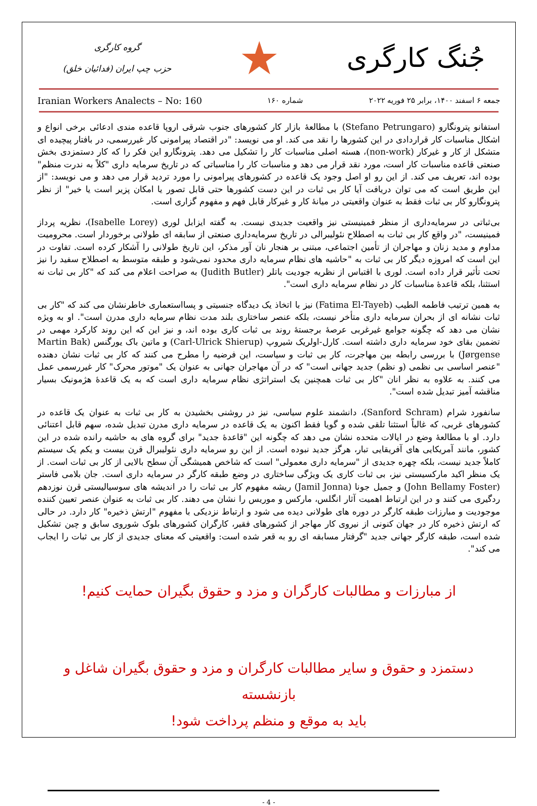جُنگ کارگری
★
گروه کارگری
حزب چپ ایران (فدائیان خلق)
جمعه ۶ اسفند ۱۴۰۰، برابر ۲۵ فوریه ۲۰۲۲ شماره ۱۶۰ Iranian Workers Analects – No: 160
استفانو پترونگارو (Stefano Petrungaro) با مطالعهٔ بازار کار کشورهای جنوب شرقی اروپا قاعده مندی ادعائی برخی انواع و اشکال مناسبات کار قراردادی در این کشورها را نقد می کند. او می نویسد: "در اقتصاد پیرامونی کار غیررسمی، در بافتار پیچیده ای متشکل از کار و غیرکار (non-work)، هسته اصلی مناسبات کار را تشکیل می دهد. پترونگارو این فکر را که کار دستمزدی بخش صنعتی قاعده مناسبات کار است، مورد نقد قرار می دهد و مناسبات کار را مناسباتی که در تاریخ سرمایه داری "کلاً به ندرت منظم" بوده اند، تعریف می کند. از این رو او اصل وجود یک قاعده در کشورهای پیرامونی را مورد تردید قرار می دهد و می نویسد: "از این طریق است که می توان دریافت آیا کار بی ثبات در این دست کشورها حتی قابل تصور یا امکان پزیر است یا خیر" از نظر پترونگارو کار بی ثبات فقط به عنوان واقعیتی در میانهٔ کار و غیرکار قابل فهم و مفهوم گزاری است.
بی‌ثباتی در سرمایه‌داری از منظر فمینیستی نیز واقعیت جدیدی نیست. به گفته ایزابل لوری (Isabelle Lorey)، نظریه پرداز فمینیست، "در واقع کار بی ثبات به اصطلاح نئولیبرالی در تاریخ سرمایه‌داری صنعتی از سابقه ای طولانی برخوردار است. محرومیت مداوم و مدید زنان و مهاجران از تأمین اجتماعی، مبتنی بر هنجار نان آور مذکر، این تاریخ طولانی را آشکار کرده است. تفاوت در این است که امروزه دیگر کار بی ثبات به "حاشیه های نظام سرمایه داری محدود نمی‌شود و طبقه متوسط به اصطلاح سفید را نیز تحت تأثیر قرار داده است. لوری با اقتباس از نظریه جودیت باتلر (Judith Butler) به صراحت اعلام می کند که "کار بی ثبات نه استثنا، بلکه قاعدهٔ مناسبات کار در نظام سرمایه داری است".
به همین ترتیب فاطمه الطیب (Fatima El-Tayeb) نیز با اتخاذ یک دیدگاه جنسیتی و پسااستعماری خاطرنشان می کند که "کار بی ثبات نشانه ای از بحران سرمایه داری متأخر نیست، بلکه عنصر ساختاری بلند مدت نظام سرمایه داری مدرن است". او به ویژه نشان می دهد که چگونه جوامع غیرغربی عرصهٔ برجستهٔ روند بی ثبات کاری بوده اند، و نیز این که این روند کارکرد مهمی در تضمین بقای خود سرمایه داری داشته است. کارل-اولریک شیروپ (Carl-Ulrick Shierup) و ماتین باک یورگنس (Martin Bak Jørgense) با بررسی رابطه بین مهاجرت، کار بی ثبات و سیاست، این فرضیه را مطرح می کنند که کار بی ثبات نشان دهنده "عنصر اساسی بی نظمی (و نظم) جدید جهانی است" که در آن مهاجران جهانی به عنوان یک "موتور محرک" کار غیررسمی عمل می کنند. به علاوه به نظر انان "کار بی ثبات همچنین یک استراتژی نظام سرمایه داری است که به یک قاعدهٔ هژمونیک بسیار مناقشه آمیز تبدیل شده است".
سانفورد شرام (Sanford Schram)، دانشمند علوم سیاسی، نیز در روشنی بخشیدن به کار بی ثبات به عنوان یک قاعده در کشورهای غربی، که غالباً استثنا تلقی شده و گویا فقط اکنون به یک قاعده در سرمایه داری مدرن تبدیل شده، سهم قابل اعتنائی دارد. او با مطالعهٔ وضع در ایالات متحده نشان می دهد که چگونه این "قاعدهٔ جدید" برای گروه های به حاشیه رانده شده در این کشور، مانند آمریکایی های آفریقایی تبار، هرگز جدید نبوده است. از این رو سرمایه داری نئولیبرال قرن بیست و یکم یک سیستم کاملاً جدید نیست، بلکه چهره جدیدی از "سرمایه داری معمولی" است که شاخص همیشگی آن سطح بالایی از کار بی ثبات است. از یک منظر اکید مارکسیستی نیز، بی ثبات کاری یک ویژگی ساختاری در وضع طبقه کارگر در سرمایه داری است. جان بلامی فاستر (John Bellamy Foster) و جمیل جونا (Jamil Jonna) ریشه مفهوم کار بی ثبات را در اندیشه های سوسیالیستی قرن نوزدهم ردگیری می کنند و در این ارتباط اهمیت آثار انگلس، مارکس و موریس را نشان می دهند. کار بی ثبات به عنوان عنصر تعیین کننده موجودیت و مبارزات طبقه کارگر در دوره های طولانی دیده می شود و ارتباط نزدیکی با مفهوم "ارتش ذخیره" کار دارد. در حالی که ارتش ذخیره کار در جهان کنونی از نیروی کار مهاجر از کشورهای فقیر، کارگران کشورهای بلوک شوروی سابق و چین تشکیل شده است، طبقه کارگر جهانی جدید "گرفتار مسابقه ای رو به قعر شده است: واقعیتی که معنای جدیدی از کار بی ثبات را ایجاب می کند".
از مبارزات و مطالبات کارگران و مزد و حقوق بگیران حمایت کنیم!
دستمزد و حقوق و سایر مطالبات کارگران و مزد و حقوق بگیران شاغل و بازنشسته
باید به موقع و منظم پرداخت شود!
- 4 -